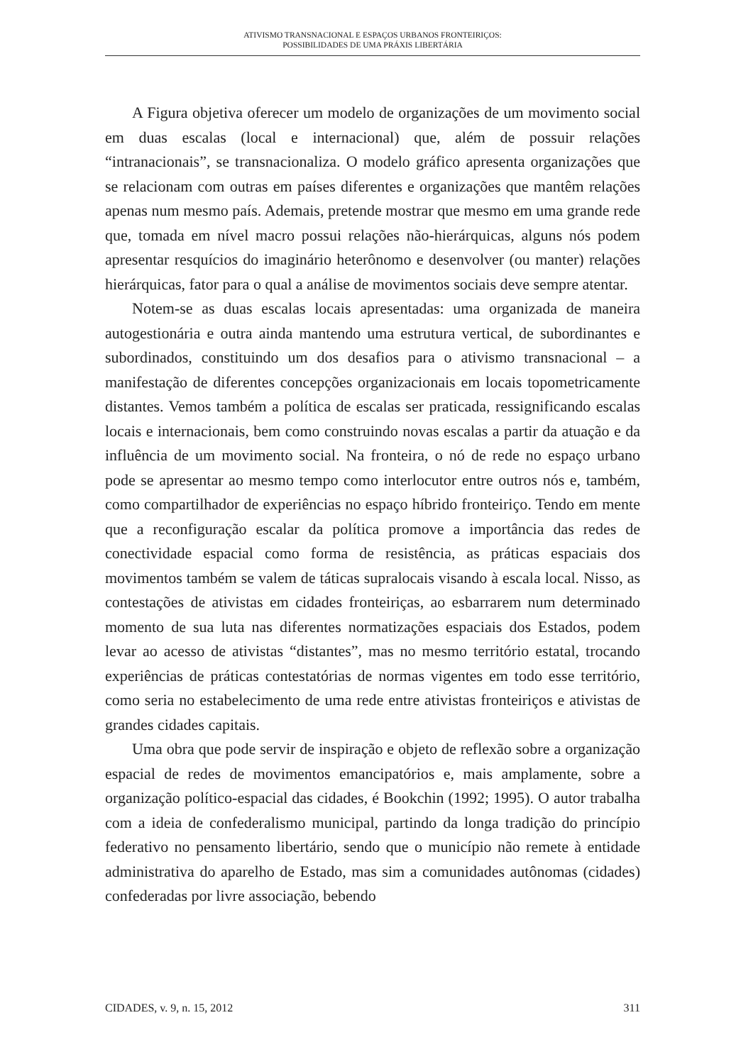ATIVISMO TRANSNACIONAL E ESPAÇOS URBANOS FRONTEIRIÇOS:
POSSIBILIDADES DE UMA PRÁXIS LIBERTÁRIA
A Figura objetiva oferecer um modelo de organizações de um movimento social em duas escalas (local e internacional) que, além de possuir relações “intranacionais”, se transnacionaliza. O modelo gráfico apresenta organizações que se relacionam com outras em países diferentes e organizações que mantêm relações apenas num mesmo país. Ademais, pretende mostrar que mesmo em uma grande rede que, tomada em nível macro possui relações não-hierárquicas, alguns nós podem apresentar resquícios do imaginário heterônomo e desenvolver (ou manter) relações hierárquicas, fator para o qual a análise de movimentos sociais deve sempre atentar.
Notem-se as duas escalas locais apresentadas: uma organizada de maneira autogestionária e outra ainda mantendo uma estrutura vertical, de subordinantes e subordinados, constituindo um dos desafios para o ativismo transnacional – a manifestação de diferentes concepções organizacionais em locais topometricamente distantes. Vemos também a política de escalas ser praticada, ressignificando escalas locais e internacionais, bem como construindo novas escalas a partir da atuação e da influência de um movimento social. Na fronteira, o nó de rede no espaço urbano pode se apresentar ao mesmo tempo como interlocutor entre outros nós e, também, como compartilhador de experiências no espaço híbrido fronteiriço. Tendo em mente que a reconfiguração escalar da política promove a importância das redes de conectividade espacial como forma de resistência, as práticas espaciais dos movimentos também se valem de táticas supralocais visando à escala local. Nisso, as contestações de ativistas em cidades fronteiriças, ao esbarrarem num determinado momento de sua luta nas diferentes normatizações espaciais dos Estados, podem levar ao acesso de ativistas “distantes”, mas no mesmo território estatal, trocando experiências de práticas contestatórias de normas vigentes em todo esse território, como seria no estabelecimento de uma rede entre ativistas fronteiriços e ativistas de grandes cidades capitais.
Uma obra que pode servir de inspiração e objeto de reflexão sobre a organização espacial de redes de movimentos emancipatórios e, mais amplamente, sobre a organização político-espacial das cidades, é Bookchin (1992; 1995). O autor trabalha com a ideia de confederalismo municipal, partindo da longa tradição do princípio federativo no pensamento libertário, sendo que o município não remete à entidade administrativa do aparelho de Estado, mas sim a comunidades autônomas (cidades) confederadas por livre associação, bebendo
CIDADES, v. 9, n. 15, 2012 311